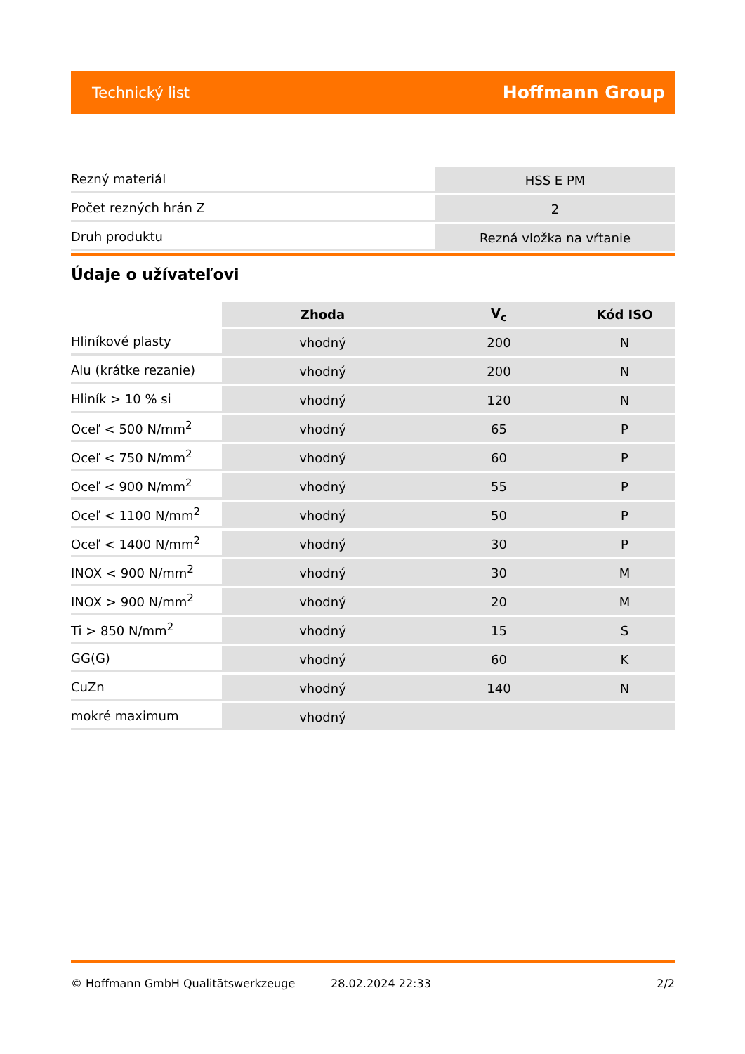Technický list Hoffmann Group
| Rezný materiál | HSS E PM |
| Počet rezných hrán Z | 2 |
| Druh produktu | Rezná vložka na vŕtanie |
Údaje o užívateľovi
| | Zhoda | V<sub>c</sub> | Kód ISO |
| --- | --- | --- | --- |
| Hliníkové plasty | vhodný | 200 | N |
| Alu (krátke rezanie) | vhodný | 200 | N |
| Hliník > 10 % si | vhodný | 120 | N |
| Oceľ < 500 N/mm<sup>2</sup> | vhodný | 65 | P |
| Oceľ < 750 N/mm<sup>2</sup> | vhodný | 60 | P |
| Oceľ < 900 N/mm<sup>2</sup> | vhodný | 55 | P |
| Oceľ < 1100 N/mm<sup>2</sup> | vhodný | 50 | P |
| Oceľ < 1400 N/mm<sup>2</sup> | vhodný | 30 | P |
| INOX < 900 N/mm<sup>2</sup> | vhodný | 30 | M |
| INOX > 900 N/mm<sup>2</sup> | vhodný | 20 | M |
| Ti > 850 N/mm<sup>2</sup> | vhodný | 15 | S |
| GG(G) | vhodný | 60 | K |
| CuZn | vhodný | 140 | N |
| mokré maximum | vhodný | | |
© Hoffmann GmbH Qualitätswerkzeuge 28.02.2024 22:33 2/2